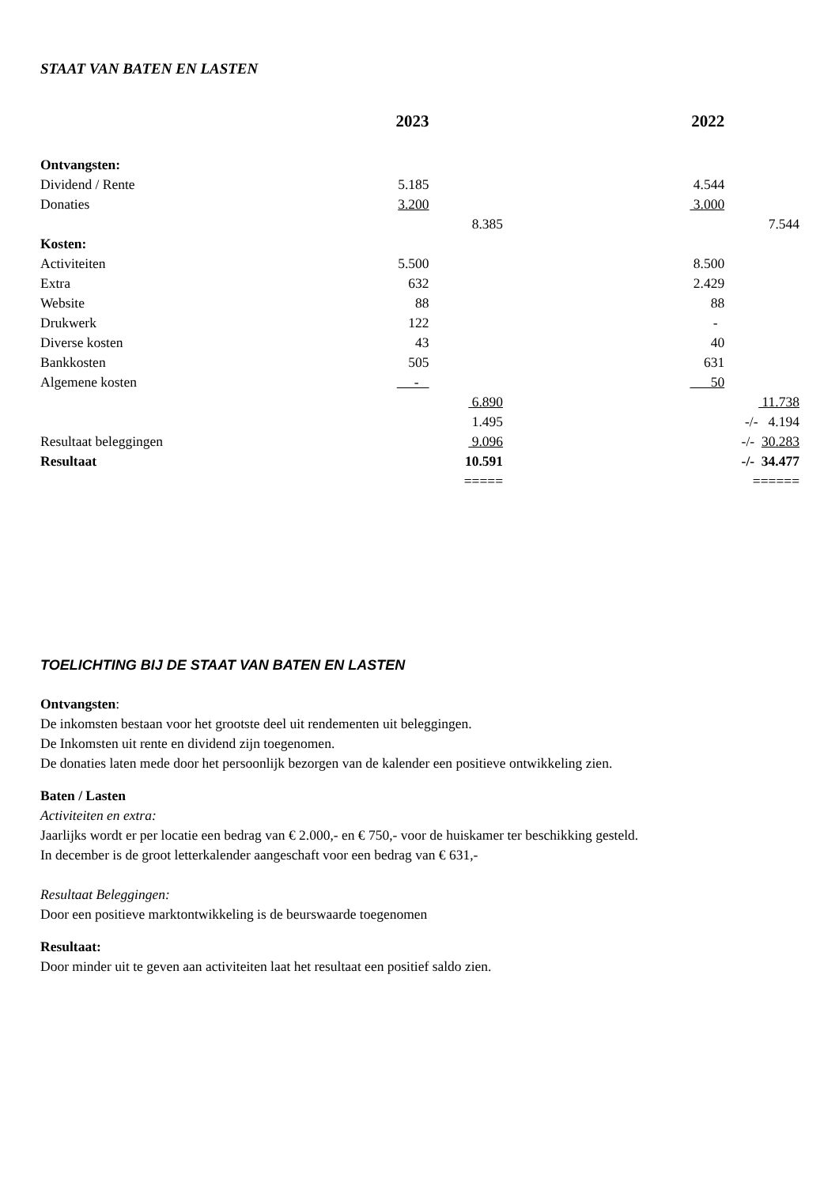STAAT VAN BATEN EN LASTEN
| | 2023 | | | 2022 | |
| Ontvangsten: | | | | | |
| Dividend / Rente | 5.185 | | | 4.544 | |
| Donaties | 3.200 | | | 3.000 | |
| | | 8.385 | | | 7.544 |
| Kosten: | | | | | |
| Activiteiten | 5.500 | | | 8.500 | |
| Extra | 632 | | | 2.429 | |
| Website | 88 | | | 88 | |
| Drukwerk | 122 | | | - | |
| Diverse kosten | 43 | | | 40 | |
| Bankkosten | 505 | | | 631 | |
| Algemene kosten | - | | | 50 | |
| | | 6.890 | | | 11.738 |
| | | 1.495 | | | -/- 4.194 |
| Resultaat beleggingen | | 9.096 | | | -/- 30.283 |
| Resultaat | | 10.591 | | | -/- 34.477 |
| | | ===== | | | ====== |
TOELICHTING BIJ DE STAAT VAN BATEN EN LASTEN
Ontvangsten:
De inkomsten bestaan voor het grootste deel uit rendementen uit beleggingen.
De Inkomsten uit rente en dividend zijn toegenomen.
De donaties laten mede door het persoonlijk bezorgen van de kalender een positieve ontwikkeling zien.
Baten / Lasten
Activiteiten en extra:
Jaarlijks wordt er per locatie een bedrag van € 2.000,- en € 750,- voor de huiskamer ter beschikking gesteld.
In december is de groot letterkalender aangeschaft voor een bedrag van € 631,-
Resultaat Beleggingen:
Door een positieve marktontwikkeling is de beurswaarde toegenomen
Resultaat:
Door minder uit te geven aan activiteiten laat het resultaat een positief saldo zien.